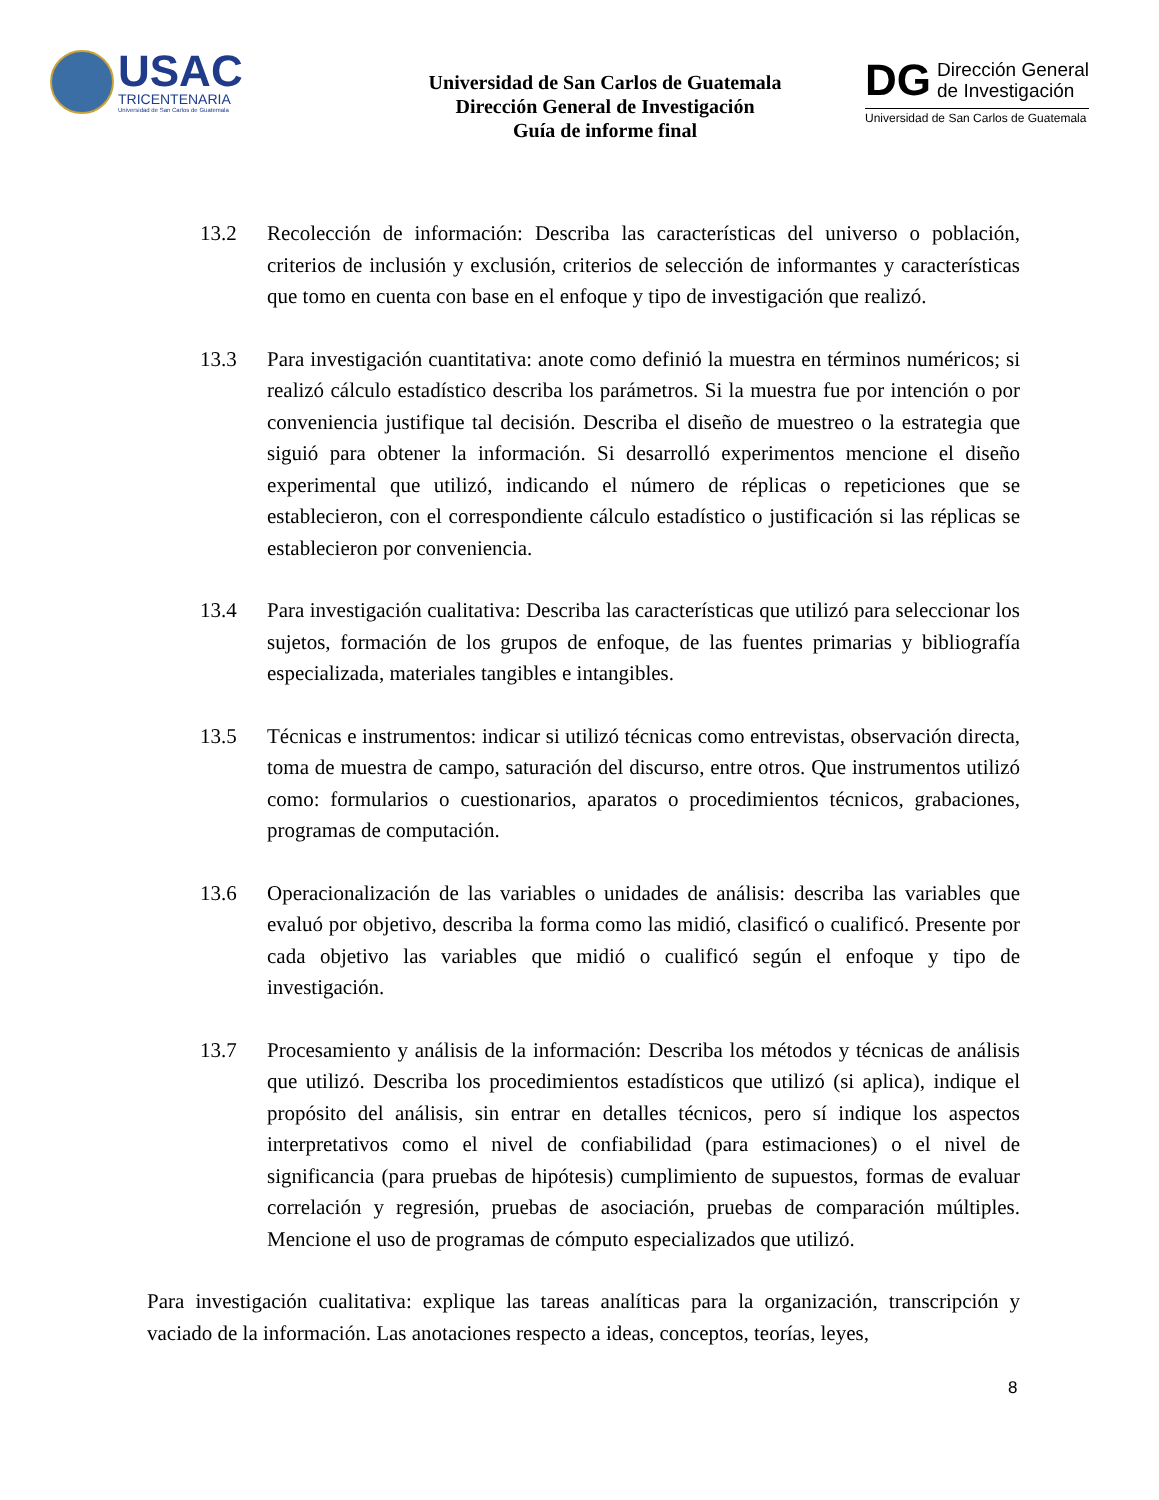USAC
TRICENTENARIA
Universidad de San Carlos de Guatemala
Universidad de San Carlos de Guatemala
Dirección General de Investigación
Guía de informe final
DG
Dirección General
de Investigación
Universidad de San Carlos de Guatemala
13.2 Recolección de información: Describa las características del universo o población, criterios de inclusión y exclusión, criterios de selección de informantes y características que tomo en cuenta con base en el enfoque y tipo de investigación que realizó.
13.3 Para investigación cuantitativa: anote como definió la muestra en términos numéricos; si realizó cálculo estadístico describa los parámetros. Si la muestra fue por intención o por conveniencia justifique tal decisión. Describa el diseño de muestreo o la estrategia que siguió para obtener la información. Si desarrolló experimentos mencione el diseño experimental que utilizó, indicando el número de réplicas o repeticiones que se establecieron, con el correspondiente cálculo estadístico o justificación si las réplicas se establecieron por conveniencia.
13.4 Para investigación cualitativa: Describa las características que utilizó para seleccionar los sujetos, formación de los grupos de enfoque, de las fuentes primarias y bibliografía especializada, materiales tangibles e intangibles.
13.5 Técnicas e instrumentos: indicar si utilizó técnicas como entrevistas, observación directa, toma de muestra de campo, saturación del discurso, entre otros. Que instrumentos utilizó como: formularios o cuestionarios, aparatos o procedimientos técnicos, grabaciones, programas de computación.
13.6 Operacionalización de las variables o unidades de análisis: describa las variables que evaluó por objetivo, describa la forma como las midió, clasificó o cualificó. Presente por cada objetivo las variables que midió o cualificó según el enfoque y tipo de investigación.
13.7 Procesamiento y análisis de la información: Describa los métodos y técnicas de análisis que utilizó. Describa los procedimientos estadísticos que utilizó (si aplica), indique el propósito del análisis, sin entrar en detalles técnicos, pero sí indique los aspectos interpretativos como el nivel de confiabilidad (para estimaciones) o el nivel de significancia (para pruebas de hipótesis) cumplimiento de supuestos, formas de evaluar correlación y regresión, pruebas de asociación, pruebas de comparación múltiples. Mencione el uso de programas de cómputo especializados que utilizó.
Para investigación cualitativa: explique las tareas analíticas para la organización, transcripción y vaciado de la información. Las anotaciones respecto a ideas, conceptos, teorías, leyes,
8